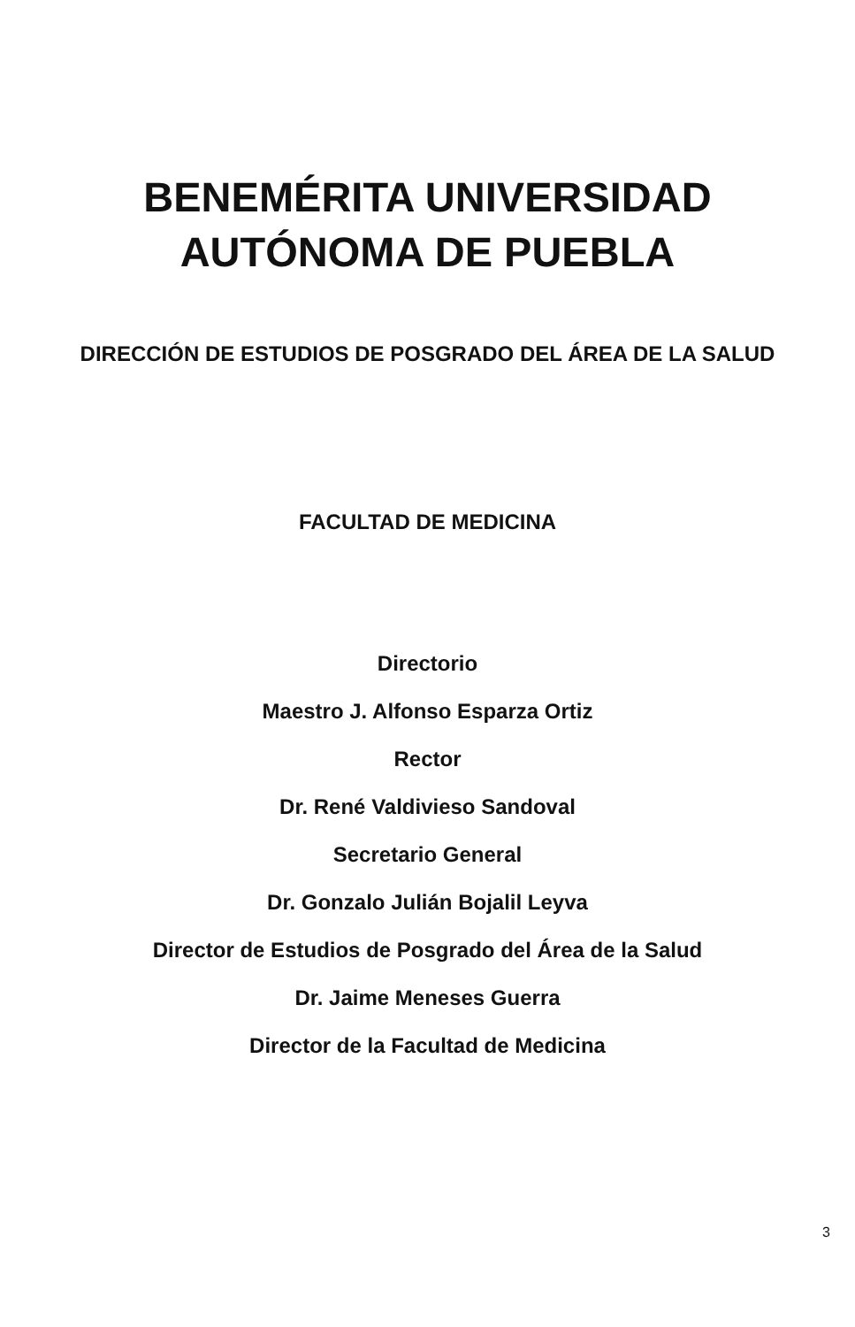BENEMÉRITA UNIVERSIDAD
AUTÓNOMA DE PUEBLA
DIRECCIÓN DE ESTUDIOS DE POSGRADO DEL ÁREA DE LA SALUD
FACULTAD DE MEDICINA
Directorio
Maestro J. Alfonso Esparza Ortiz
Rector
Dr. René Valdivieso Sandoval
Secretario General
Dr. Gonzalo Julián Bojalil Leyva
Director de Estudios de Posgrado del Área de la Salud
Dr. Jaime Meneses Guerra
Director de la Facultad de Medicina
3